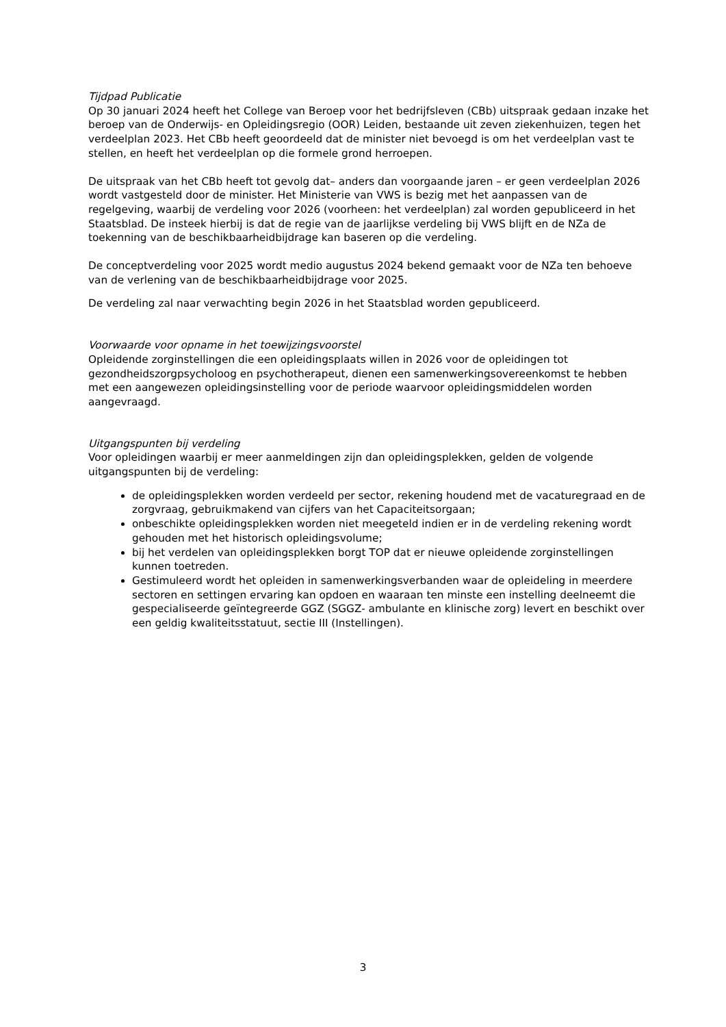Tijdpad Publicatie
Op 30 januari 2024 heeft het College van Beroep voor het bedrijfsleven (CBb) uitspraak gedaan inzake het beroep van de Onderwijs- en Opleidingsregio (OOR) Leiden, bestaande uit zeven ziekenhuizen, tegen het verdeelplan 2023. Het CBb heeft geoordeeld dat de minister niet bevoegd is om het verdeelplan vast te stellen, en heeft het verdeelplan op die formele grond herroepen.
De uitspraak van het CBb heeft tot gevolg dat– anders dan voorgaande jaren – er geen verdeelplan 2026 wordt vastgesteld door de minister. Het Ministerie van VWS is bezig met het aanpassen van de regelgeving, waarbij de verdeling voor 2026 (voorheen: het verdeelplan) zal worden gepubliceerd in het Staatsblad. De insteek hierbij is dat de regie van de jaarlijkse verdeling bij VWS blijft en de NZa de toekenning van de beschikbaarheidbijdrage kan baseren op die verdeling.
De conceptverdeling voor 2025 wordt medio augustus 2024 bekend gemaakt voor de NZa ten behoeve van de verlening van de beschikbaarheidbijdrage voor 2025.
De verdeling zal naar verwachting begin 2026 in het Staatsblad worden gepubliceerd.
Voorwaarde voor opname in het toewijzingsvoorstel
Opleidende zorginstellingen die een opleidingsplaats willen in 2026 voor de opleidingen tot gezondheidszorgpsycholoog en psychotherapeut, dienen een samenwerkingsovereenkomst te hebben met een aangewezen opleidingsinstelling voor de periode waarvoor opleidingsmiddelen worden aangevraagd.
Uitgangspunten bij verdeling
Voor opleidingen waarbij er meer aanmeldingen zijn dan opleidingsplekken, gelden de volgende uitgangspunten bij de verdeling:
de opleidingsplekken worden verdeeld per sector, rekening houdend met de vacaturegraad en de zorgvraag, gebruikmakend van cijfers van het Capaciteitsorgaan;
onbeschikte opleidingsplekken worden niet meegeteld indien er in de verdeling rekening wordt gehouden met het historisch opleidingsvolume;
bij het verdelen van opleidingsplekken borgt TOP dat er nieuwe opleidende zorginstellingen kunnen toetreden.
Gestimuleerd wordt het opleiden in samenwerkingsverbanden waar de opleideling in meerdere sectoren en settingen ervaring kan opdoen en waaraan ten minste een instelling deelneemt die gespecialiseerde geïntegreerde GGZ (SGGZ- ambulante en klinische zorg) levert en beschikt over een geldig kwaliteitsstatuut, sectie III (Instellingen).
3